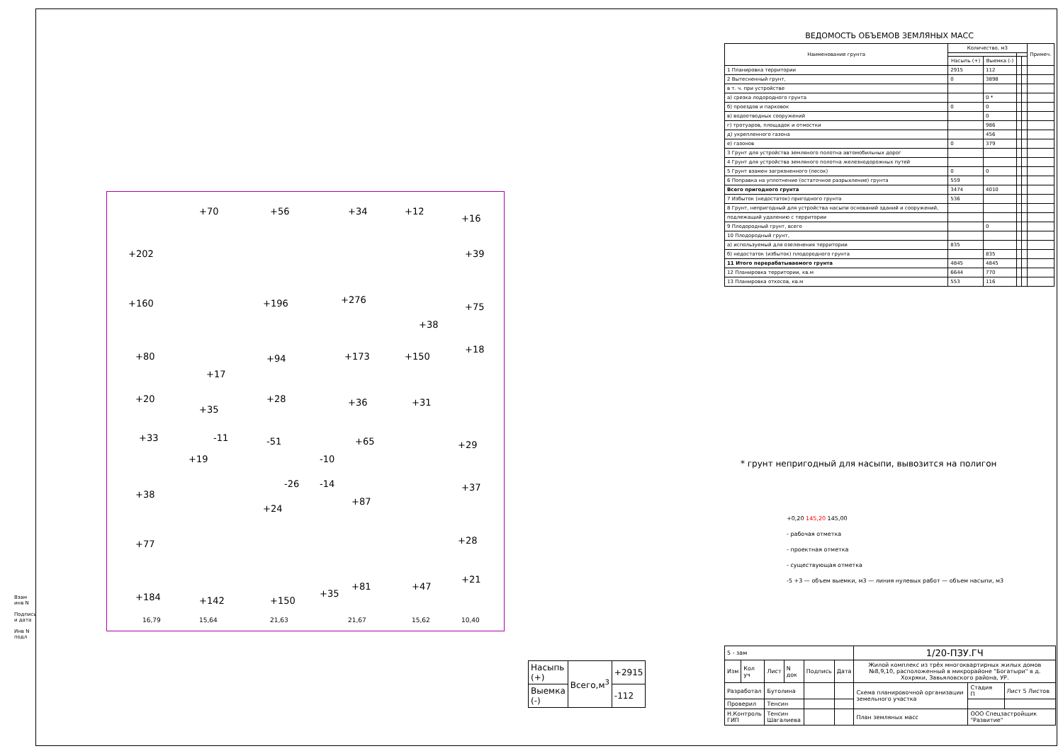Взам инв N
Подпись и дата
Инв N подл
+70 +56 +34 +12
+16
+202 +39
+160 +196 +276
+75
+38
+80 +94 +173 +150
+18
+17
+20 +28 +36 +31
+35
+33 -11 -51 +65 +29
+19 -10
+38
-26 -14 +37
+24
+87
+77 +28
+184 +142 +150
+35
+81 +47
+21
16,79 15,64 21,63 21,67 15,62 10,40
ВЕДОМОСТЬ ОБЪЕМОВ ЗЕМЛЯНЫХ МАСС
| Наименование грунта | Количество, м3 | | | | Примеч. |
| --- | --- | --- | --- | --- | --- |
| | Насыпь (+) | Выемка (-) | | | |
| 1 Планировка территории | 2915 | 112 | | | |
| 2 Вытесненный грунт, | 0 | 3898 | | | |
| в т. ч. при устройстве | | | | | |
| а) срезка лодородного грунта | | 0 * | | | |
| б) проездов и парковок | 0 | 0 | | | |
| в) водоотводных сооружений | | 0 | | | |
| г) тротуаров, площадок и отмостки | | 986 | | | |
| д) укрепленного газона | | 456 | | | |
| е) газонов | 0 | 379 | | | |
| 3 Грунт для устройства земляного полотна автомобильных дорог | | | | | |
| 4 Грунт для устройства земляного полотна железнодорожных путей | | | | | |
| 5 Грунт взамен загрязненного (песок) | 0 | 0 | | | |
| 6 Поправка на уплотнение (остаточное разрыхление) грунта | 559 | | | | |
| Всего пригодного грунта | 3474 | 4010 | | | |
| 7 Избыток (недостаток) пригодного грунта | 536 | | | | |
| 8 Грунт, непригодный для устройства насыпи оснований зданий и сооружений, | | | | | |
| подлежащий удалению с территории | | | | | |
| 9 Плодородный грунт, всего | | 0 | | | |
| 10 Плодородный грунт, | | | | | |
| а) используемый для озеленения территории | 835 | | | | |
| б) недостаток (избыток) плодородного грунта | | 835 | | | |
| 11 Итого перерабатываемого грунта | 4845 | 4845 | | | |
| 12 Планировка территории, кв.м | 6644 | 770 | | | |
| 13 Планировка откосов, кв.м | 553 | 116 | | | |
* грунт непригодный для насыпи, вывозится на полигон
+0,20 145,20 145,00
- рабочая отметка
- проектная отметка
- существующая отметка
-5 +3 — объем выемки, м3 — линия нулевых работ — объем насыпи, м3
| Насыпь (+) | Всего,м<sup>3</sup> | +2915 |
| Выемка (-) | | -112 |
| 5 - зам | | | | | | 1/20-ПЗУ.ГЧ | | |
| Изм | Кол уч | Лист | N док | Подпись | Дата | Жилой комплекс из трёх многоквартирных жилых домов №8,9,10, расположенный в микрорайоне "Богатыри" в д. Хохряки, Завьяловского района, УР. | | |
| Разработал | | Бутолина | | | | Схема планировочной организации земельного участка | Стадия П | Лист 5 Листов |
| Проверил | | Тенсин | | | | | | |
| Н.Контроль ГИП | | Тенсин Шагалиева | | | | План земляных масс | ООО Спецзастройщик "Развитие" | |